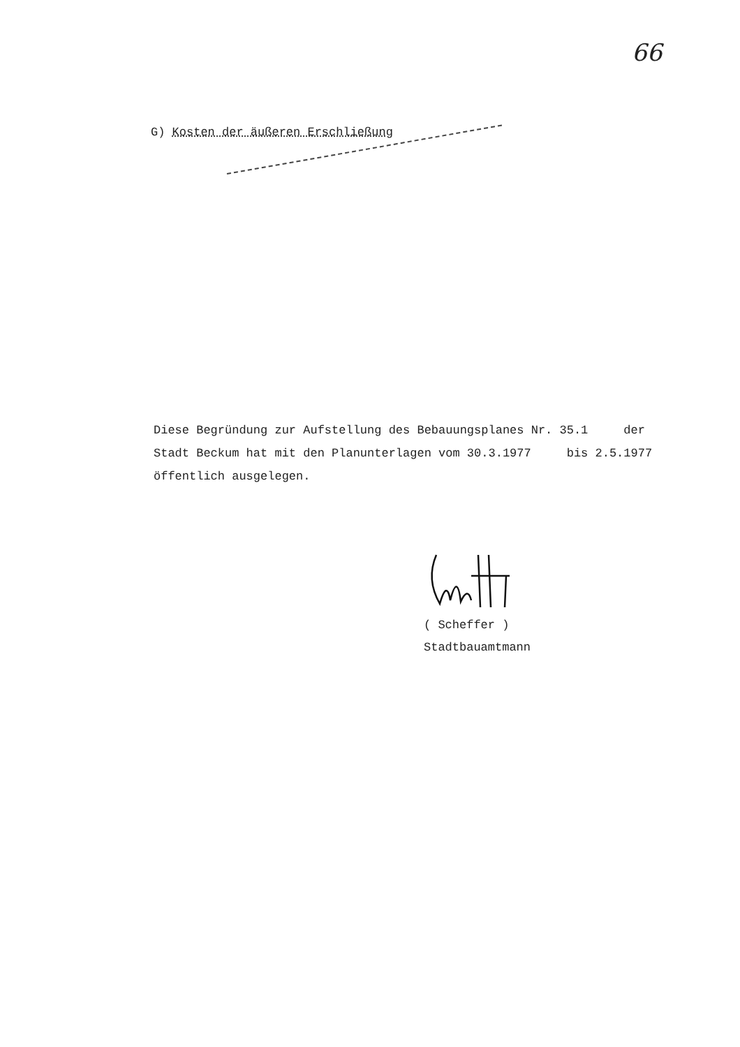66
G) Kosten der äußeren Erschließung
Diese Begründung zur Aufstellung des Bebauungsplanes Nr. 35.1 der
Stadt Beckum hat mit den Planunterlagen vom 30.3.1977 bis 2.5.1977
öffentlich ausgelegen.
( Scheffer )
Stadtbauamtmann